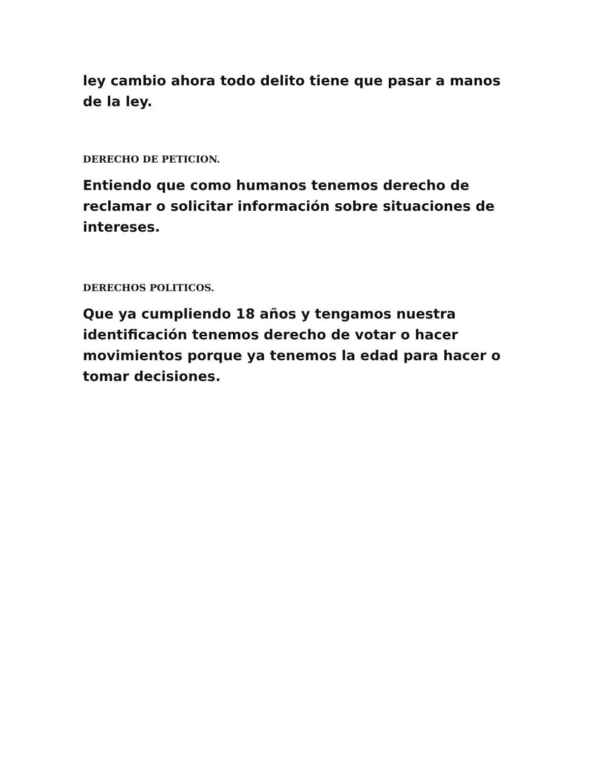ley cambio ahora todo delito tiene que pasar a manos de la ley.
DERECHO DE PETICION.
Entiendo que como humanos tenemos derecho de reclamar o solicitar información sobre situaciones de intereses.
DERECHOS POLITICOS.
Que ya cumpliendo 18 años y tengamos nuestra identificación tenemos derecho de votar o hacer movimientos porque ya tenemos la edad para hacer o tomar decisiones.